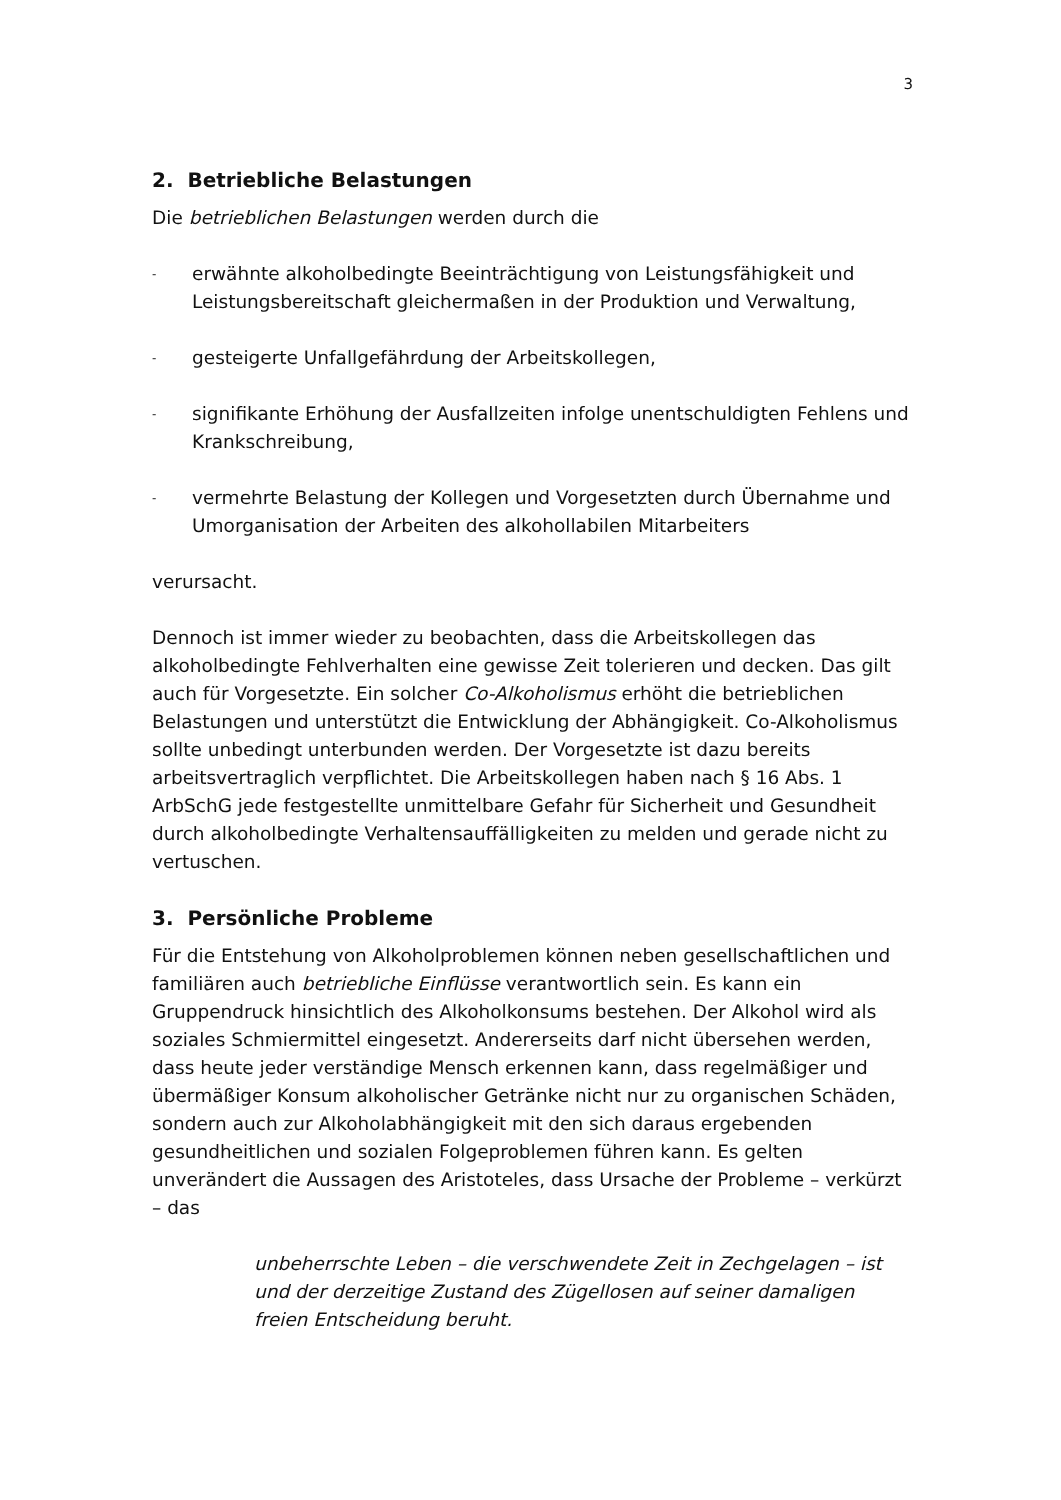3
2. Betriebliche Belastungen
Die betrieblichen Belastungen werden durch die
- erwähnte alkoholbedingte Beeinträchtigung von Leistungsfähigkeit und Leistungsbereitschaft gleichermaßen in der Produktion und Verwaltung,
- gesteigerte Unfallgefährdung der Arbeitskollegen,
- signifikante Erhöhung der Ausfallzeiten infolge unentschuldigten Fehlens und Krankschreibung,
- vermehrte Belastung der Kollegen und Vorgesetzten durch Übernahme und Umorganisation der Arbeiten des alkohollabilen Mitarbeiters
verursacht.
Dennoch ist immer wieder zu beobachten, dass die Arbeitskollegen das alkoholbedingte Fehlverhalten eine gewisse Zeit tolerieren und decken. Das gilt auch für Vorgesetzte. Ein solcher Co-Alkoholismus erhöht die betrieblichen Belastungen und unterstützt die Entwicklung der Abhängigkeit. Co-Alkoholismus sollte unbedingt unterbunden werden. Der Vorgesetzte ist dazu bereits arbeitsvertraglich verpflichtet. Die Arbeitskollegen haben nach § 16 Abs. 1 ArbSchG jede festgestellte unmittelbare Gefahr für Sicherheit und Gesundheit durch alkoholbedingte Verhaltensauffälligkeiten zu melden und gerade nicht zu vertuschen.
3. Persönliche Probleme
Für die Entstehung von Alkoholproblemen können neben gesellschaftlichen und familiären auch betriebliche Einflüsse verantwortlich sein. Es kann ein Gruppendruck hinsichtlich des Alkoholkonsums bestehen. Der Alkohol wird als soziales Schmiermittel eingesetzt. Andererseits darf nicht übersehen werden, dass heute jeder verständige Mensch erkennen kann, dass regelmäßiger und übermäßiger Konsum alkoholischer Getränke nicht nur zu organischen Schäden, sondern auch zur Alkoholabhängigkeit mit den sich daraus ergebenden gesundheitlichen und sozialen Folgeproblemen führen kann. Es gelten unverändert die Aussagen des Aristoteles, dass Ursache der Probleme – verkürzt – das
unbeherrschte Leben – die verschwendete Zeit in Zechgelagen – ist und der derzeitige Zustand des Zügellosen auf seiner damaligen freien Entscheidung beruht.